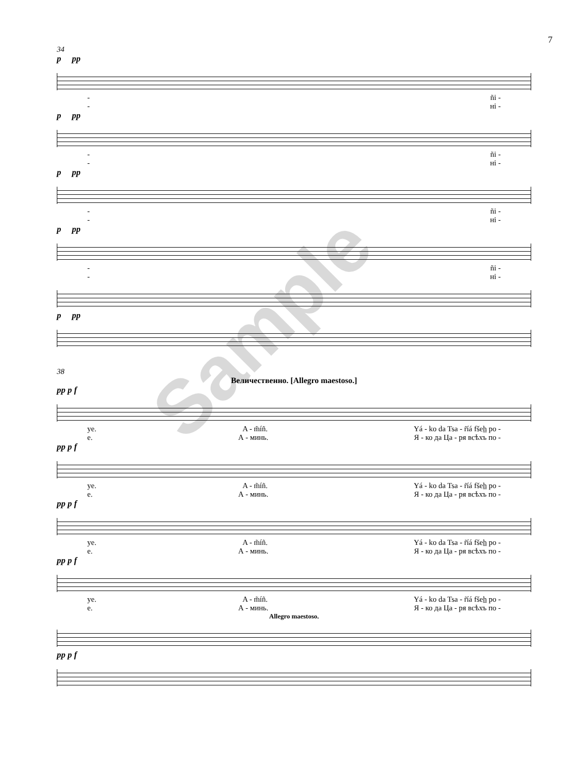7
34
p pp
- ñi -
- ні -
p pp
- ñi -
- ні -
p pp
- ñi -
- ні -
p pp
- ñi -
- ні -
p pp
38
Величественно. [Allegro maestoso.]
pp p f
ye. A - m̃íñ. Yá - ko da Tsa - r̃íá fšeh̲ po -
е. А - минь. Я - ко да Ца - ря всѣхъ по -
pp p f
ye. A - m̃íñ. Yá - ko da Tsa - r̃íá fšeh̲ po -
е. А - минь. Я - ко да Ца - ря всѣхъ по -
pp p f
ye. A - m̃íñ. Yá - ko da Tsa - r̃íá fšeh̲ po -
е. А - минь. Я - ко да Ца - ря всѣхъ по -
pp p f
ye. A - m̃íñ. Yá - ko da Tsa - r̃íá fšeh̲ po -
е. А - минь. Я - ко да Ца - ря всѣхъ по -
Allegro maestoso.
pp p f
Sample